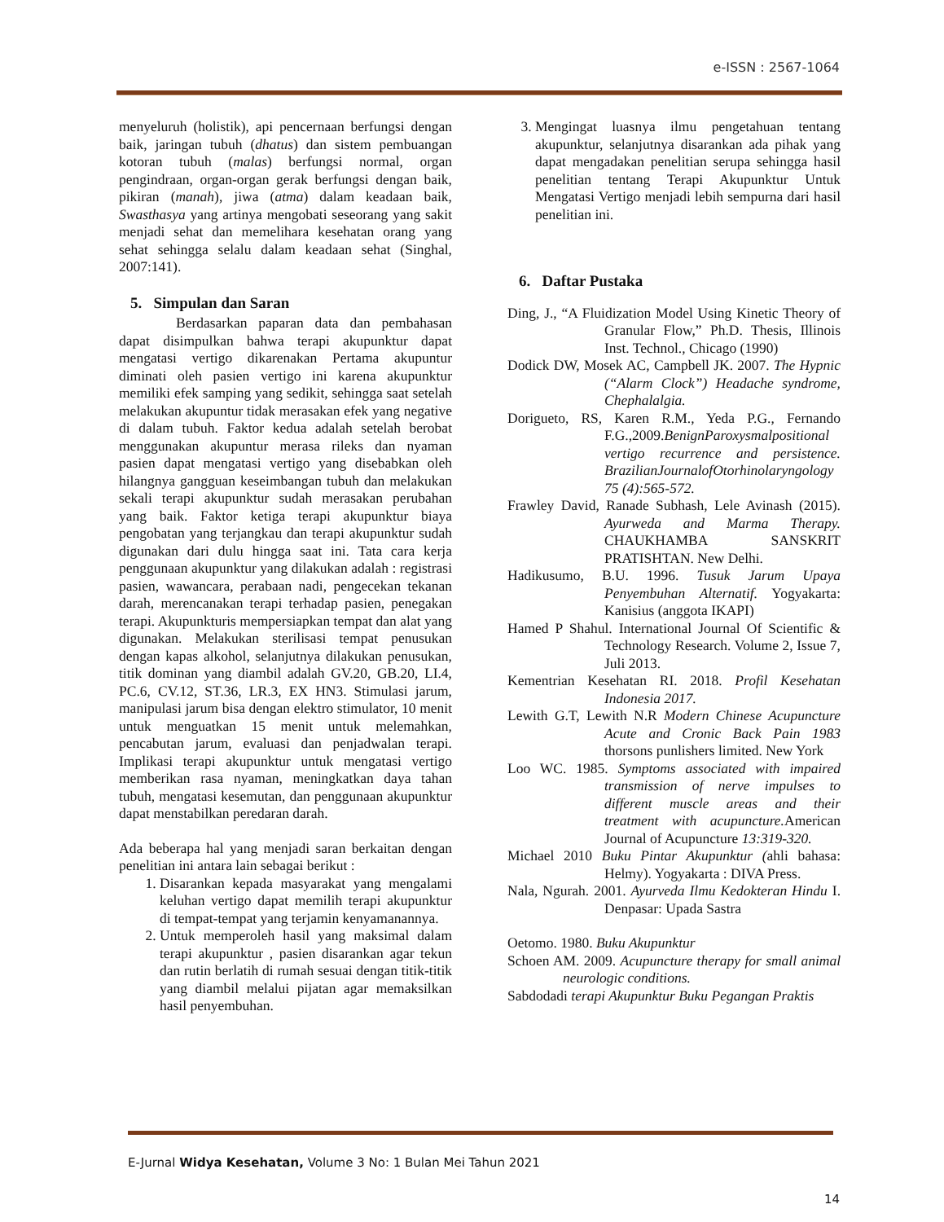e-ISSN : 2567-1064
menyeluruh (holistik), api pencernaan berfungsi dengan baik, jaringan tubuh (dhatus) dan sistem pembuangan kotoran tubuh (malas) berfungsi normal, organ pengindraan, organ-organ gerak berfungsi dengan baik, pikiran (manah), jiwa (atma) dalam keadaan baik, Swasthasya yang artinya mengobati seseorang yang sakit menjadi sehat dan memelihara kesehatan orang yang sehat sehingga selalu dalam keadaan sehat (Singhal, 2007:141).
5. Simpulan dan Saran
Berdasarkan paparan data dan pembahasan dapat disimpulkan bahwa terapi akupunktur dapat mengatasi vertigo dikarenakan Pertama akupuntur diminati oleh pasien vertigo ini karena akupunktur memiliki efek samping yang sedikit, sehingga saat setelah melakukan akupuntur tidak merasakan efek yang negative di dalam tubuh. Faktor kedua adalah setelah berobat menggunakan akupuntur merasa rileks dan nyaman pasien dapat mengatasi vertigo yang disebabkan oleh hilangnya gangguan keseimbangan tubuh dan melakukan sekali terapi akupunktur sudah merasakan perubahan yang baik. Faktor ketiga terapi akupunktur biaya pengobatan yang terjangkau dan terapi akupunktur sudah digunakan dari dulu hingga saat ini. Tata cara kerja penggunaan akupunktur yang dilakukan adalah : registrasi pasien, wawancara, perabaan nadi, pengecekan tekanan darah, merencanakan terapi terhadap pasien, penegakan terapi. Akupunkturis mempersiapkan tempat dan alat yang digunakan. Melakukan sterilisasi tempat penusukan dengan kapas alkohol, selanjutnya dilakukan penusukan, titik dominan yang diambil adalah GV.20, GB.20, LI.4, PC.6, CV.12, ST.36, LR.3, EX HN3. Stimulasi jarum, manipulasi jarum bisa dengan elektro stimulator, 10 menit untuk menguatkan 15 menit untuk melemahkan, pencabutan jarum, evaluasi dan penjadwalan terapi. Implikasi terapi akupunktur untuk mengatasi vertigo memberikan rasa nyaman, meningkatkan daya tahan tubuh, mengatasi kesemutan, dan penggunaan akupunktur dapat menstabilkan peredaran darah.
Ada beberapa hal yang menjadi saran berkaitan dengan penelitian ini antara lain sebagai berikut :
1. Disarankan kepada masyarakat yang mengalami keluhan vertigo dapat memilih terapi akupunktur di tempat-tempat yang terjamin kenyamanannya.
2. Untuk memperoleh hasil yang maksimal dalam terapi akupunktur , pasien disarankan agar tekun dan rutin berlatih di rumah sesuai dengan titik-titik yang diambil melalui pijatan agar memaksilkan hasil penyembuhan.
3. Mengingat luasnya ilmu pengetahuan tentang akupunktur, selanjutnya disarankan ada pihak yang dapat mengadakan penelitian serupa sehingga hasil penelitian tentang Terapi Akupunktur Untuk Mengatasi Vertigo menjadi lebih sempurna dari hasil penelitian ini.
6. Daftar Pustaka
Ding, J., “A Fluidization Model Using Kinetic Theory of Granular Flow,” Ph.D. Thesis, Illinois Inst. Technol., Chicago (1990)
Dodick DW, Mosek AC, Campbell JK. 2007. The Hypnic (“Alarm Clock”) Headache syndrome, Chephalalgia.
Dorigueto, RS, Karen R.M., Yeda P.G., Fernando F.G.,2009.BenignParoxysmalpositional vertigo recurrence and persistence. BrazilianJournalofOtorhinolaryngology 75 (4):565-572.
Frawley David, Ranade Subhash, Lele Avinash (2015). Ayurweda and Marma Therapy. CHAUKHAMBA SANSKRIT PRATISHTAN. New Delhi.
Hadikusumo, B.U. 1996. Tusuk Jarum Upaya Penyembuhan Alternatif. Yogyakarta: Kanisius (anggota IKAPI)
Hamed P Shahul. International Journal Of Scientific & Technology Research. Volume 2, Issue 7, Juli 2013.
Kementrian Kesehatan RI. 2018. Profil Kesehatan Indonesia 2017.
Lewith G.T, Lewith N.R Modern Chinese Acupuncture Acute and Cronic Back Pain 1983 thorsons punlishers limited. New York
Loo WC. 1985. Symptoms associated with impaired transmission of nerve impulses to different muscle areas and their treatment with acupuncture. American Journal of Acupuncture 13:319-320.
Michael 2010 Buku Pintar Akupunktur (ahli bahasa: Helmy). Yogyakarta : DIVA Press.
Nala, Ngurah. 2001. Ayurveda Ilmu Kedokteran Hindu I. Denpasar: Upada Sastra
Oetomo. 1980. Buku Akupunktur
Schoen AM. 2009. Acupuncture therapy for small animal neurologic conditions.
Sabdodadi terapi Akupunktur Buku Pegangan Praktis
E-Jurnal Widya Kesehatan, Volume 3 No: 1 Bulan Mei Tahun 2021
14